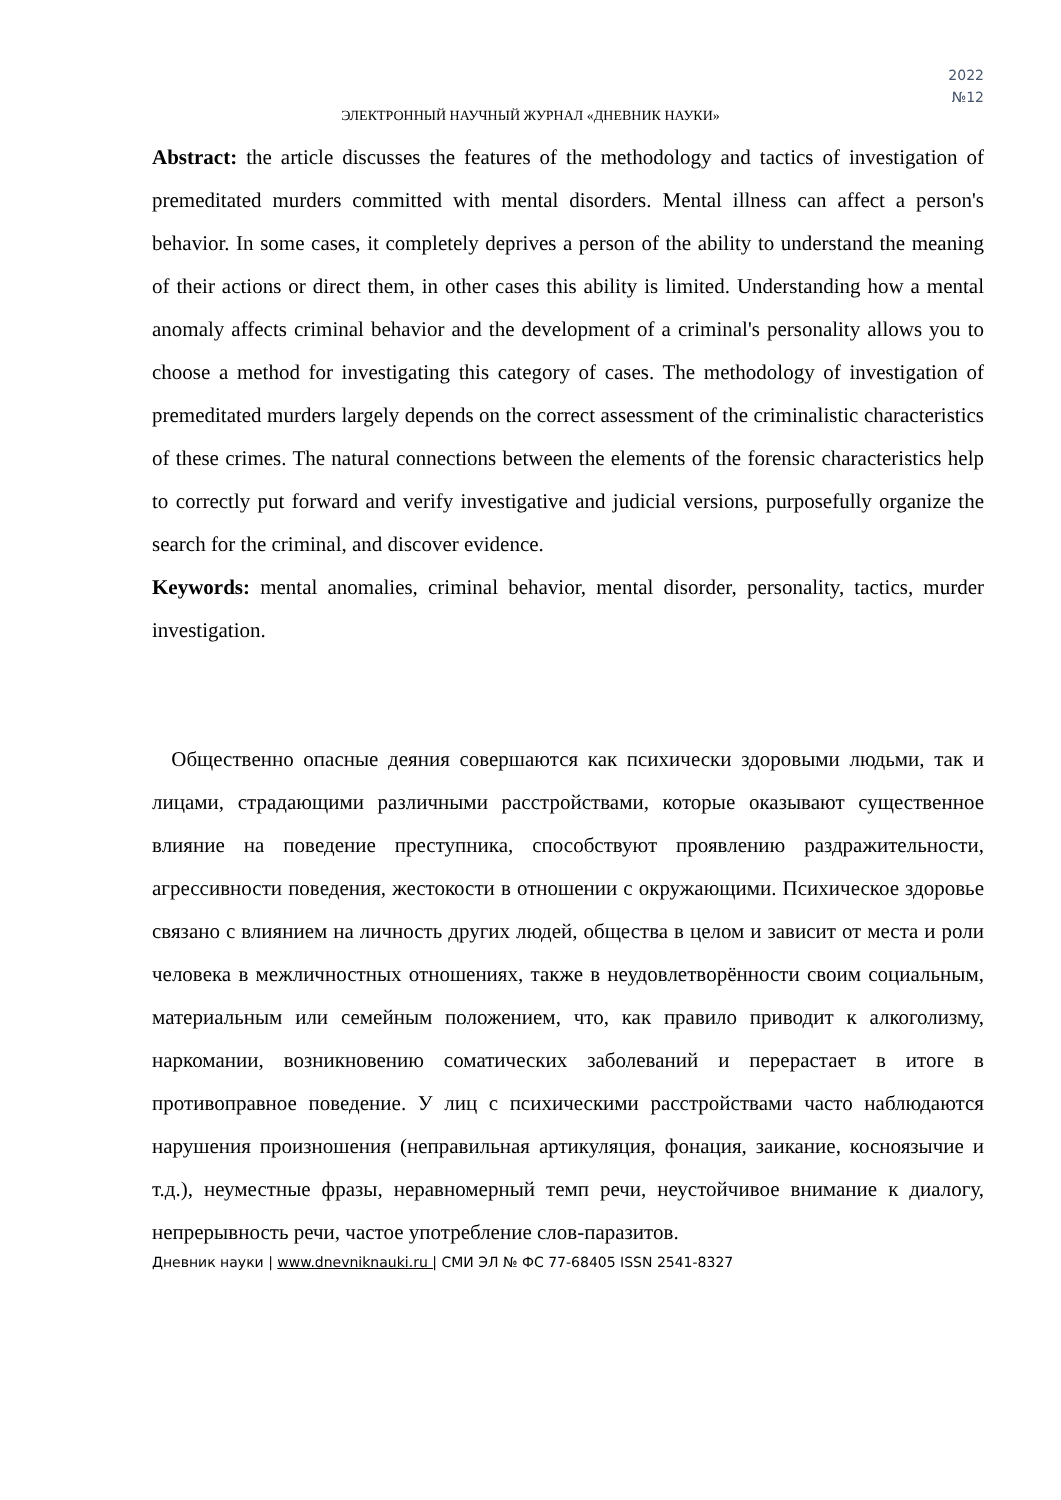2022
№12
ЭЛЕКТРОННЫЙ НАУЧНЫЙ ЖУРНАЛ «ДНЕВНИК НАУКИ»
Abstract: the article discusses the features of the methodology and tactics of investigation of premeditated murders committed with mental disorders. Mental illness can affect a person's behavior. In some cases, it completely deprives a person of the ability to understand the meaning of their actions or direct them, in other cases this ability is limited. Understanding how a mental anomaly affects criminal behavior and the development of a criminal's personality allows you to choose a method for investigating this category of cases. The methodology of investigation of premeditated murders largely depends on the correct assessment of the criminalistic characteristics of these crimes. The natural connections between the elements of the forensic characteristics help to correctly put forward and verify investigative and judicial versions, purposefully organize the search for the criminal, and discover evidence.
Keywords: mental anomalies, criminal behavior, mental disorder, personality, tactics, murder investigation.
Общественно опасные деяния совершаются как психически здоровыми людьми, так и лицами, страдающими различными расстройствами, которые оказывают существенное влияние на поведение преступника, способствуют проявлению раздражительности, агрессивности поведения, жестокости в отношении с окружающими. Психическое здоровье связано с влиянием на личность других людей, общества в целом и зависит от места и роли человека в межличностных отношениях, также в неудовлетворённости своим социальным, материальным или семейным положением, что, как правило приводит к алкоголизму, наркомании, возникновению соматических заболеваний и перерастает в итоге в противоправное поведение. У лиц с психическими расстройствами часто наблюдаются нарушения произношения (неправильная артикуляция, фонация, заикание, косноязычие и т.д.), неуместные фразы, неравномерный темп речи, неустойчивое внимание к диалогу, непрерывность речи, частое употребление слов-паразитов.
Дневник науки | www.dnevniknauki.ru | СМИ ЭЛ № ФС 77-68405 ISSN 2541-8327